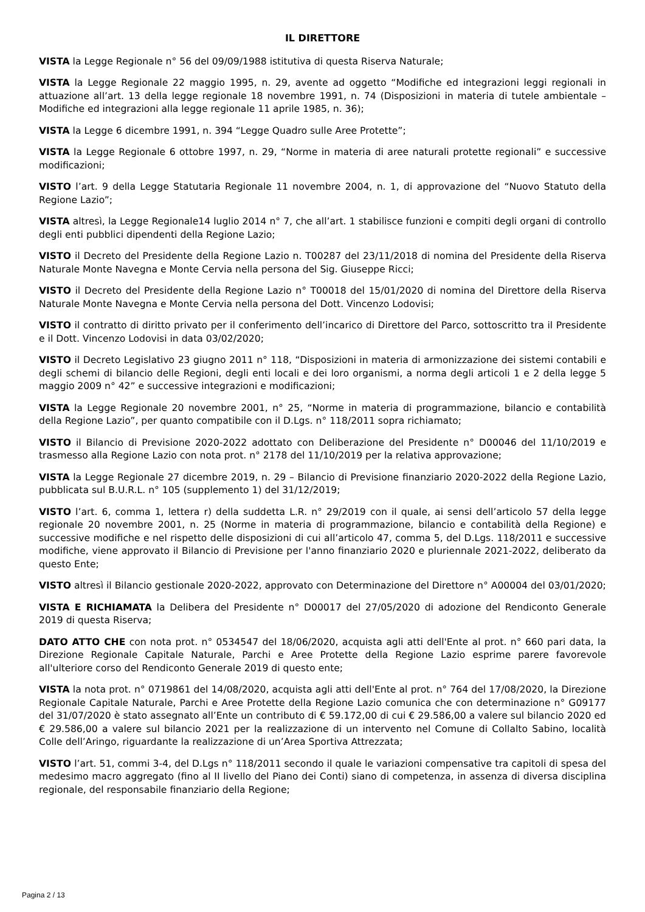IL DIRETTORE
VISTA la Legge Regionale n° 56 del 09/09/1988 istitutiva di questa Riserva Naturale;
VISTA la Legge Regionale 22 maggio 1995, n. 29, avente ad oggetto “Modifiche ed integrazioni leggi regionali in attuazione all’art. 13 della legge regionale 18 novembre 1991, n. 74 (Disposizioni in materia di tutele ambientale – Modifiche ed integrazioni alla legge regionale 11 aprile 1985, n. 36);
VISTA la Legge 6 dicembre 1991, n. 394 “Legge Quadro sulle Aree Protette”;
VISTA la Legge Regionale 6 ottobre 1997, n. 29, “Norme in materia di aree naturali protette regionali” e successive modificazioni;
VISTO l’art. 9 della Legge Statutaria Regionale 11 novembre 2004, n. 1, di approvazione del “Nuovo Statuto della Regione Lazio”;
VISTA altresì, la Legge Regionale14 luglio 2014 n° 7, che all’art. 1 stabilisce funzioni e compiti degli organi di controllo degli enti pubblici dipendenti della Regione Lazio;
VISTO il Decreto del Presidente della Regione Lazio n. T00287 del 23/11/2018 di nomina del Presidente della Riserva Naturale Monte Navegna e Monte Cervia nella persona del Sig. Giuseppe Ricci;
VISTO il Decreto del Presidente della Regione Lazio n° T00018 del 15/01/2020 di nomina del Direttore della Riserva Naturale Monte Navegna e Monte Cervia nella persona del Dott. Vincenzo Lodovisi;
VISTO il contratto di diritto privato per il conferimento dell’incarico di Direttore del Parco, sottoscritto tra il Presidente e il Dott. Vincenzo Lodovisi in data 03/02/2020;
VISTO il Decreto Legislativo 23 giugno 2011 n° 118, “Disposizioni in materia di armonizzazione dei sistemi contabili e degli schemi di bilancio delle Regioni, degli enti locali e dei loro organismi, a norma degli articoli 1 e 2 della legge 5 maggio 2009 n° 42” e successive integrazioni e modificazioni;
VISTA la Legge Regionale 20 novembre 2001, n° 25, “Norme in materia di programmazione, bilancio e contabilità della Regione Lazio”, per quanto compatibile con il D.Lgs. n° 118/2011 sopra richiamato;
VISTO il Bilancio di Previsione 2020-2022 adottato con Deliberazione del Presidente n° D00046 del 11/10/2019 e trasmesso alla Regione Lazio con nota prot. n° 2178 del 11/10/2019 per la relativa approvazione;
VISTA la Legge Regionale 27 dicembre 2019, n. 29 – Bilancio di Previsione finanziario 2020-2022 della Regione Lazio, pubblicata sul B.U.R.L. n° 105 (supplemento 1) del 31/12/2019;
VISTO l’art. 6, comma 1, lettera r) della suddetta L.R. n° 29/2019 con il quale, ai sensi dell’articolo 57 della legge regionale 20 novembre 2001, n. 25 (Norme in materia di programmazione, bilancio e contabilità della Regione) e successive modifiche e nel rispetto delle disposizioni di cui all’articolo 47, comma 5, del D.Lgs. 118/2011 e successive modifiche, viene approvato il Bilancio di Previsione per l'anno finanziario 2020 e pluriennale 2021-2022, deliberato da questo Ente;
VISTO altresì il Bilancio gestionale 2020-2022, approvato con Determinazione del Direttore n° A00004 del 03/01/2020;
VISTA E RICHIAMATA la Delibera del Presidente n° D00017 del 27/05/2020 di adozione del Rendiconto Generale 2019 di questa Riserva;
DATO ATTO CHE con nota prot. n° 0534547 del 18/06/2020, acquista agli atti dell'Ente al prot. n° 660 pari data, la Direzione Regionale Capitale Naturale, Parchi e Aree Protette della Regione Lazio esprime parere favorevole all'ulteriore corso del Rendiconto Generale 2019 di questo ente;
VISTA la nota prot. n° 0719861 del 14/08/2020, acquista agli atti dell'Ente al prot. n° 764 del 17/08/2020, la Direzione Regionale Capitale Naturale, Parchi e Aree Protette della Regione Lazio comunica che con determinazione n° G09177 del 31/07/2020 è stato assegnato all’Ente un contributo di € 59.172,00 di cui € 29.586,00 a valere sul bilancio 2020 ed € 29.586,00 a valere sul bilancio 2021 per la realizzazione di un intervento nel Comune di Collalto Sabino, località Colle dell’Aringo, riguardante la realizzazione di un’Area Sportiva Attrezzata;
VISTO l’art. 51, commi 3-4, del D.Lgs n° 118/2011 secondo il quale le variazioni compensative tra capitoli di spesa del medesimo macro aggregato (fino al II livello del Piano dei Conti) siano di competenza, in assenza di diversa disciplina regionale, del responsabile finanziario della Regione;
Pagina 2 / 13